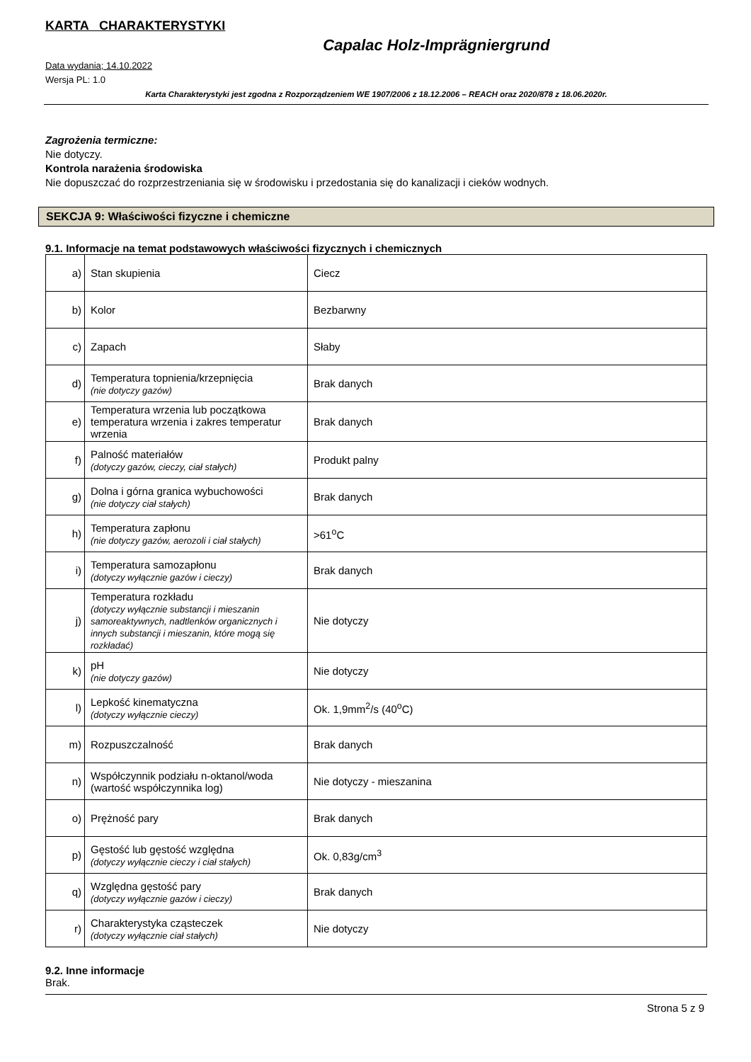KARTA CHARAKTERYSTYKI
Capalac Holz-Imprägniergrund
Data wydania; 14.10.2022
Wersja PL: 1.0
Karta Charakterystyki jest zgodna z Rozporządzeniem WE 1907/2006 z 18.12.2006 – REACH oraz 2020/878 z 18.06.2020r.
Zagrożenia termiczne:
Nie dotyczy.
Kontrola narażenia środowiska
Nie dopuszczać do rozprzestrzeniania się w środowisku i przedostania się do kanalizacji i cieków wodnych.
SEKCJA 9: Właściwości fizyczne i chemiczne
9.1. Informacje na temat podstawowych właściwości fizycznych i chemicznych
| a) | Stan skupienia | Ciecz |
| b) | Kolor | Bezbarwny |
| c) | Zapach | Słaby |
| d) | Temperatura topnienia/krzepnięcia (nie dotyczy gazów) | Brak danych |
| e) | Temperatura wrzenia lub początkowa temperatura wrzenia i zakres temperatur wrzenia | Brak danych |
| f) | Palność materiałów (dotyczy gazów, cieczy, ciał stałych) | Produkt palny |
| g) | Dolna i górna granica wybuchowości (nie dotyczy ciał stałych) | Brak danych |
| h) | Temperatura zapłonu (nie dotyczy gazów, aerozoli i ciał stałych) | >61<sup>o</sup>C |
| i) | Temperatura samozapłonu (dotyczy wyłącznie gazów i cieczy) | Brak danych |
| j) | Temperatura rozkładu (dotyczy wyłącznie substancji i mieszanin samoreaktywnych, nadtlenków organicznych i innych substancji i mieszanin, które mogą się rozkładać) | Nie dotyczy |
| k) | pH (nie dotyczy gazów) | Nie dotyczy |
| l) | Lepkość kinematyczna (dotyczy wyłącznie cieczy) | Ok. 1,9mm<sup>2</sup>/s (40<sup>o</sup>C) |
| m) | Rozpuszczalność | Brak danych |
| n) | Współczynnik podziału n-oktanol/woda (wartość współczynnika log) | Nie dotyczy - mieszanina |
| o) | Prężność pary | Brak danych |
| p) | Gęstość lub gęstość względna (dotyczy wyłącznie cieczy i ciał stałych) | Ok. 0,83g/cm<sup>3</sup> |
| q) | Względna gęstość pary (dotyczy wyłącznie gazów i cieczy) | Brak danych |
| r) | Charakterystyka cząsteczek (dotyczy wyłącznie ciał stałych) | Nie dotyczy |
9.2. Inne informacje
Brak.
Strona 5 z 9